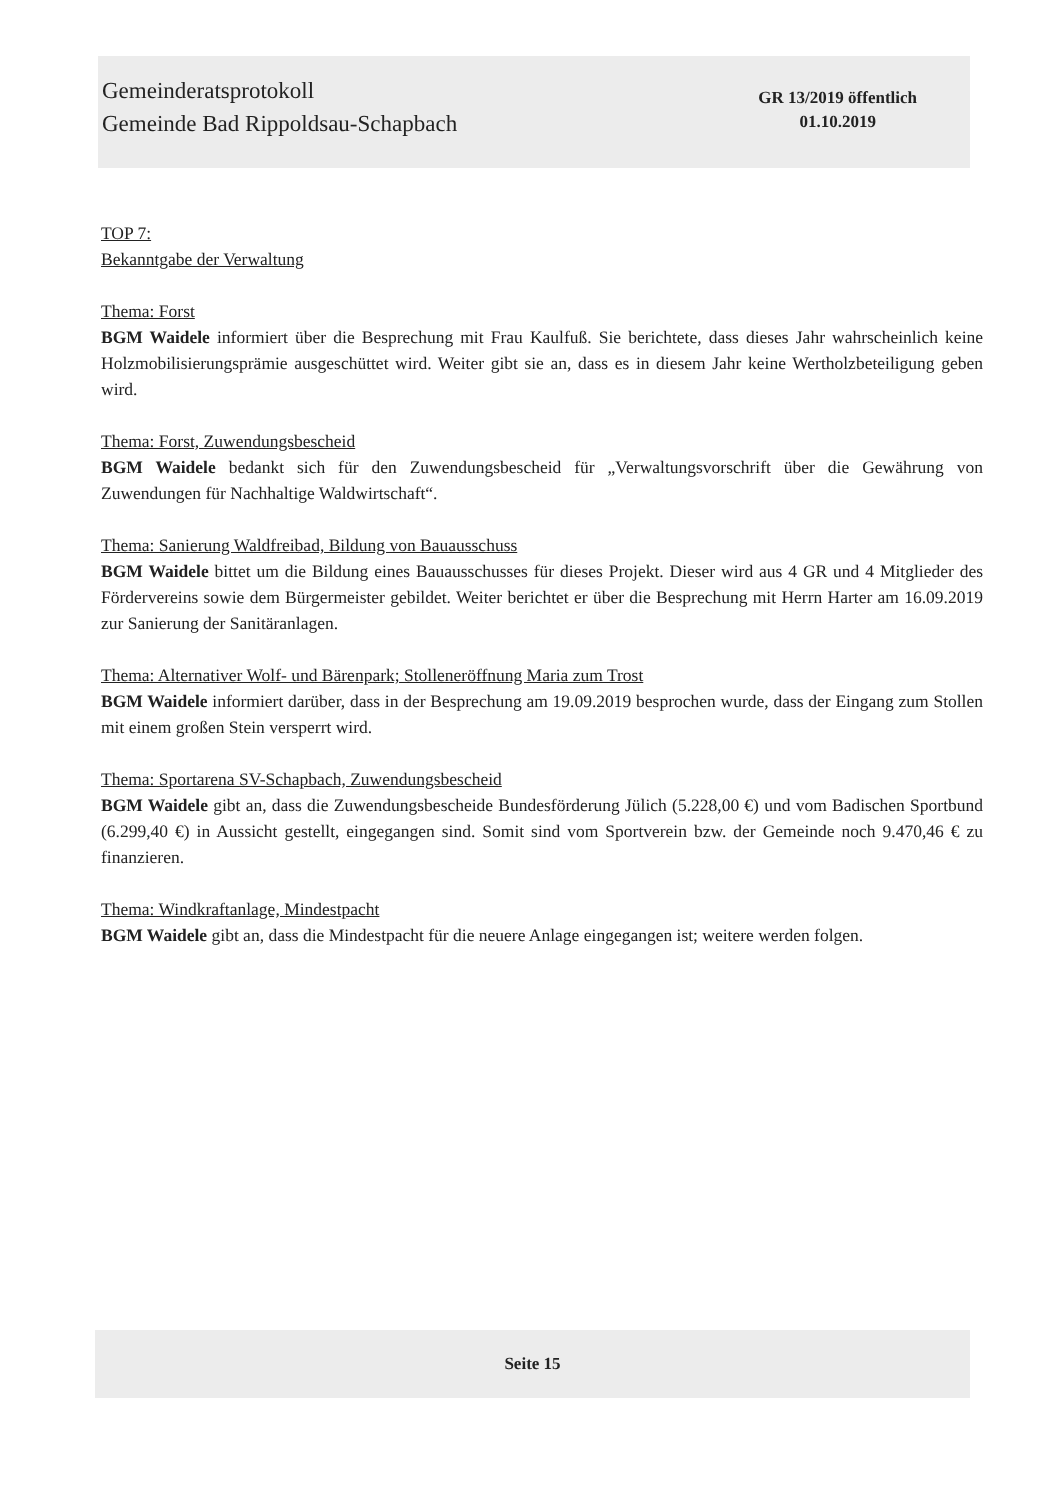Gemeinderatsprotokoll
Gemeinde Bad Rippoldsau-Schapbach
GR 13/2019 öffentlich
01.10.2019
TOP 7:
Bekanntgabe der Verwaltung
Thema: Forst
BGM Waidele informiert über die Besprechung mit Frau Kaulfuß. Sie berichtete, dass dieses Jahr wahrscheinlich keine Holzmobilisierungsprämie ausgeschüttet wird. Weiter gibt sie an, dass es in diesem Jahr keine Wertholzbeteiligung geben wird.
Thema: Forst, Zuwendungsbescheid
BGM Waidele bedankt sich für den Zuwendungsbescheid für „Verwaltungsvorschrift über die Gewährung von Zuwendungen für Nachhaltige Waldwirtschaft“.
Thema: Sanierung Waldfreibad, Bildung von Bauausschuss
BGM Waidele bittet um die Bildung eines Bauausschusses für dieses Projekt. Dieser wird aus 4 GR und 4 Mitglieder des Fördervereins sowie dem Bürgermeister gebildet. Weiter berichtet er über die Besprechung mit Herrn Harter am 16.09.2019 zur Sanierung der Sanitäranlagen.
Thema: Alternativer Wolf- und Bärenpark; Stolleneröffnung Maria zum Trost
BGM Waidele informiert darüber, dass in der Besprechung am 19.09.2019 besprochen wurde, dass der Eingang zum Stollen mit einem großen Stein versperrt wird.
Thema: Sportarena SV-Schapbach, Zuwendungsbescheid
BGM Waidele gibt an, dass die Zuwendungsbescheide Bundesförderung Jülich (5.228,00 €) und vom Badischen Sportbund (6.299,40 €) in Aussicht gestellt, eingegangen sind. Somit sind vom Sportverein bzw. der Gemeinde noch 9.470,46 € zu finanzieren.
Thema: Windkraftanlage, Mindestpacht
BGM Waidele gibt an, dass die Mindestpacht für die neuere Anlage eingegangen ist; weitere werden folgen.
Seite 15